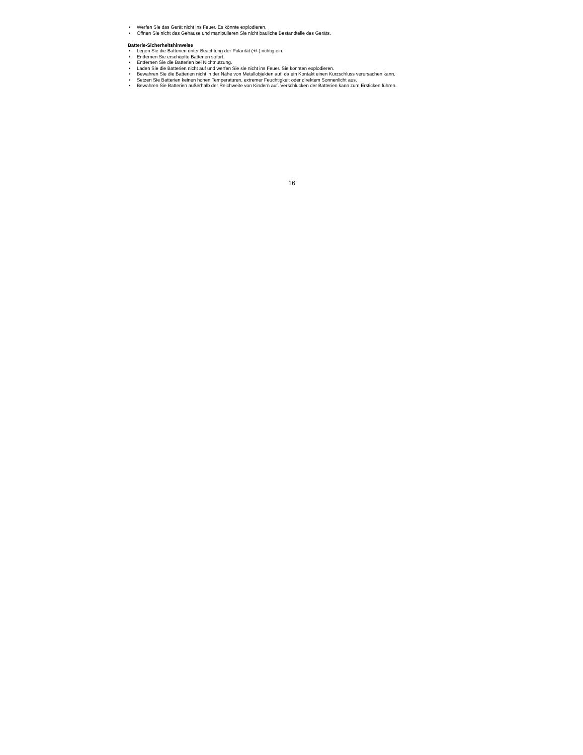• Werfen Sie das Gerät nicht ins Feuer. Es könnte explodieren.
• Öffnen Sie nicht das Gehäuse und manipulieren Sie nicht bauliche Bestandteile des Geräts.
Batterie-Sicherheitshinweise
• Legen Sie die Batterien unter Beachtung der Polarität (+/-) richtig ein.
• Entfernen Sie erschöpfte Batterien sofort.
• Entfernen Sie die Batterien bei Nichtnutzung.
• Laden Sie die Batterien nicht auf und werfen Sie sie nicht ins Feuer. Sie könnten explodieren.
• Bewahren Sie die Batterien nicht in der Nähe von Metallobjekten auf, da ein Kontakt einen Kurzschluss verursachen kann.
• Setzen Sie Batterien keinen hohen Temperaturen, extremer Feuchtigkeit oder direktem Sonnenlicht aus.
• Bewahren Sie Batterien außerhalb der Reichweite von Kindern auf. Verschlucken der Batterien kann zum Ersticken führen.
16